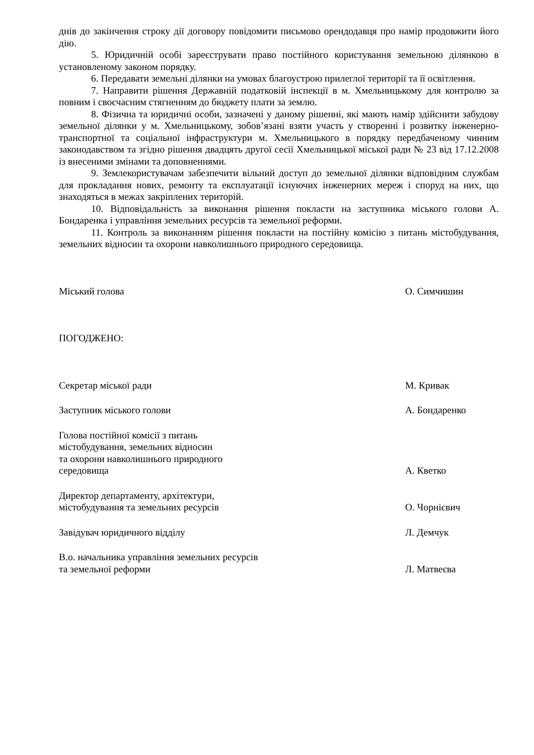днів до закінчення строку дії договору повідомити письмово орендодавця про намір продовжити його дію.
5. Юридичній особі зареєструвати право постійного користування земельною ділянкою в установленому законом порядку.
6. Передавати земельні ділянки на умовах благоустрою прилеглої території та її освітлення.
7. Направити рішення Державній податковій інспекції в м. Хмельницькому для контролю за повним і своєчасним стягненням до бюджету плати за землю.
8. Фізична та юридичні особи, зазначені у даному рішенні, які мають намір здійснити забудову земельної ділянки у м. Хмельницькому, зобов’язані взяти участь у створенні і розвитку інженерно-транспортної та соціальної інфраструктури м. Хмельницького в порядку передбаченому чинним законодавством та згідно рішення двадцять другої сесії Хмельницької міської ради № 23 від 17.12.2008 із внесеними змінами та доповненнями.
9. Землекористувачам забезпечити вільний доступ до земельної ділянки відповідним службам для прокладання нових, ремонту та експлуатації існуючих інженерних мереж і споруд на них, що знаходяться в межах закріплених територій.
10. Відповідальність за виконання рішення покласти на заступника міського голови А. Бондаренка і управління земельних ресурсів та земельної реформи.
11. Контроль за виконанням рішення покласти на постійну комісію з питань містобудування, земельних відносин та охорони навколишнього природного середовища.
Міський голова О. Симчишин
ПОГОДЖЕНО:
Секретар міської ради М. Кривак
Заступник міського голови А. Бондаренко
Голова постійної комісії з питань
містобудування, земельних відносин
та охорони навколишнього природного
середовища А. Кветко
Директор департаменту, архітектури,
містобудування та земельних ресурсів О. Чорнієвич
Завідувач юридичного відділу Л. Демчук
В.о. начальника управління земельних ресурсів
та земельної реформи Л. Матвеєва